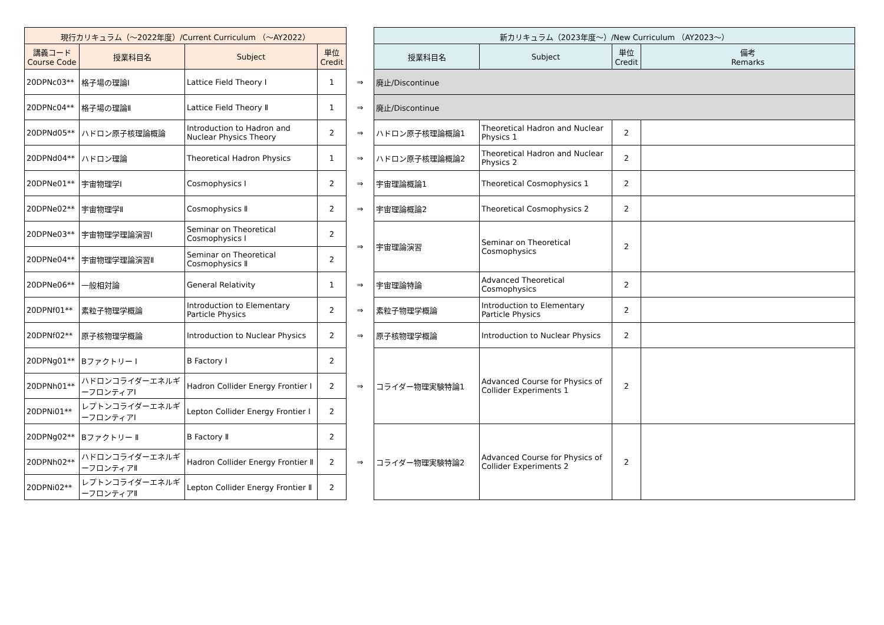| 現行カリキュラム（～2022年度）/Current Curriculum （～AY2022） | | | | | 新カリキュラム（2023年度～）/New Curriculum （AY2023～） | | | |
| --- | --- | --- | --- | --- | --- | --- | --- | --- |
| 講義コード Course Code | 授業科目名 | Subject | 単位 Credit | | 授業科目名 | Subject | 単位 Credit | 備考 Remarks |
| 20DPNc03** | 格子場の理論Ⅰ | Lattice Field Theory Ⅰ | 1 | ⇒ | 廃止/Discontinue | | | |
| 20DPNc04** | 格子場の理論Ⅱ | Lattice Field Theory Ⅱ | 1 | ⇒ | 廃止/Discontinue | | | |
| 20DPNd05** | ハドロン原子核理論概論 | Introduction to Hadron and Nuclear Physics Theory | 2 | ⇒ | ハドロン原子核理論概論1 | Theoretical Hadron and Nuclear Physics 1 | 2 | |
| 20DPNd04** | ハドロン理論 | Theoretical Hadron Physics | 1 | ⇒ | ハドロン原子核理論概論2 | Theoretical Hadron and Nuclear Physics 2 | 2 | |
| 20DPNe01** | 宇宙物理学Ⅰ | Cosmophysics Ⅰ | 2 | ⇒ | 宇宙理論概論1 | Theoretical Cosmophysics 1 | 2 | |
| 20DPNe02** | 宇宙物理学Ⅱ | Cosmophysics Ⅱ | 2 | ⇒ | 宇宙理論概論2 | Theoretical Cosmophysics 2 | 2 | |
| 20DPNe03** | 宇宙物理学理論演習Ⅰ | Seminar on Theoretical Cosmophysics Ⅰ | 2 | ⇒ | 宇宙理論演習 | Seminar on Theoretical Cosmophysics | 2 | |
| 20DPNe04** | 宇宙物理学理論演習Ⅱ | Seminar on Theoretical Cosmophysics Ⅱ | 2 | | | | | |
| 20DPNe06** | 一般相対論 | General Relativity | 1 | ⇒ | 宇宙理論特論 | Advanced Theoretical Cosmophysics | 2 | |
| 20DPNf01** | 素粒子物理学概論 | Introduction to Elementary Particle Physics | 2 | ⇒ | 素粒子物理学概論 | Introduction to Elementary Particle Physics | 2 | |
| 20DPNf02** | 原子核物理学概論 | Introduction to Nuclear Physics | 2 | ⇒ | 原子核物理学概論 | Introduction to Nuclear Physics | 2 | |
| 20DPNg01** | Bファクトリー Ⅰ | B Factory Ⅰ | 2 | ⇒ | コライダー物理実験特論1 | Advanced Course for Physics of Collider Experiments 1 | 2 | |
| 20DPNh01** | ハドロンコライダーエネルギーフロンティアⅠ | Hadron Collider Energy Frontier Ⅰ | 2 | | | | | |
| 20DPNi01** | レプトンコライダーエネルギーフロンティアⅠ | Lepton Collider Energy Frontier Ⅰ | 2 | | | | | |
| 20DPNg02** | Bファクトリー Ⅱ | B Factory Ⅱ | 2 | ⇒ | コライダー物理実験特論2 | Advanced Course for Physics of Collider Experiments 2 | 2 | |
| 20DPNh02** | ハドロンコライダーエネルギーフロンティアⅡ | Hadron Collider Energy Frontier Ⅱ | 2 | | | | | |
| 20DPNi02** | レプトンコライダーエネルギーフロンティアⅡ | Lepton Collider Energy Frontier Ⅱ | 2 | | | | | |